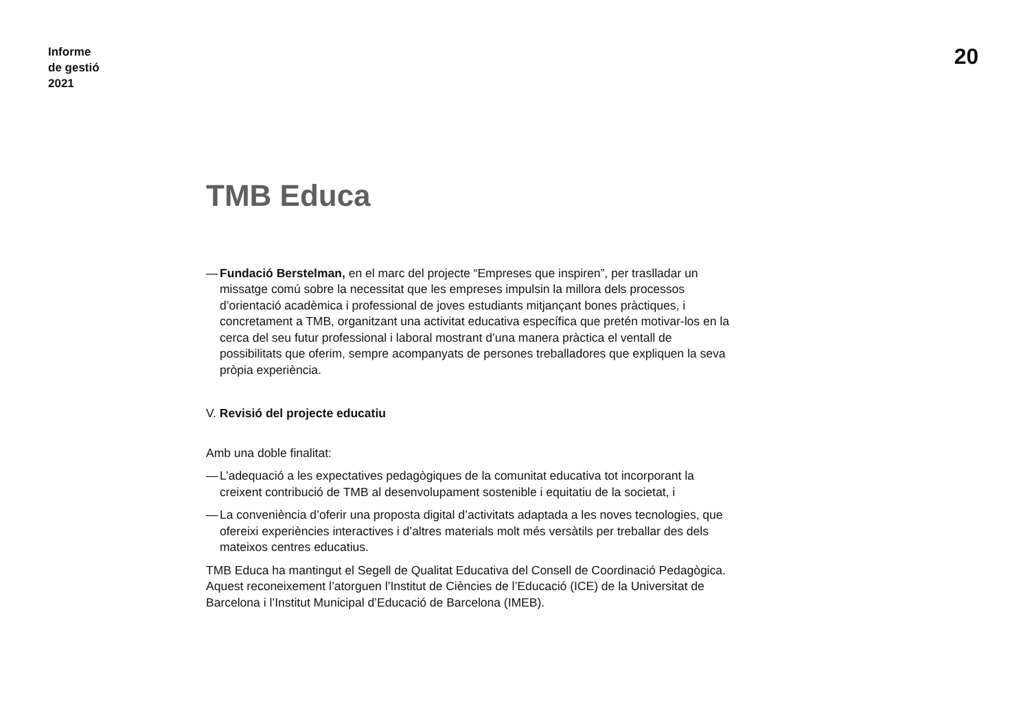Informe
de gestió
2021
20
TMB Educa
— Fundació Berstelman, en el marc del projecte “Empreses que inspiren”, per traslladar un missatge comú sobre la necessitat que les empreses impulsin la millora dels processos d’orientació acadèmica i professional de joves estudiants mitjançant bones pràctiques, i concretament a TMB, organitzant una activitat educativa específica que pretén motivar-los en la cerca del seu futur professional i laboral mostrant d’una manera pràctica el ventall de possibilitats que oferim, sempre acompanyats de persones treballadores que expliquen la seva pròpia experiència.
V. Revisió del projecte educatiu
Amb una doble finalitat:
— L’adequació a les expectatives pedagògiques de la comunitat educativa tot incorporant la creixent contribució de TMB al desenvolupament sostenible i equitatiu de la societat, i
— La conveniència d’oferir una proposta digital d’activitats adaptada a les noves tecnologies, que ofereixi experiències interactives i d’altres materials molt més versàtils per treballar des dels mateixos centres educatius.
TMB Educa ha mantingut el Segell de Qualitat Educativa del Consell de Coordinació Pedagògica. Aquest reconeixement l’atorguen l’Institut de Ciències de l’Educació (ICE) de la Universitat de Barcelona i l’Institut Municipal d’Educació de Barcelona (IMEB).